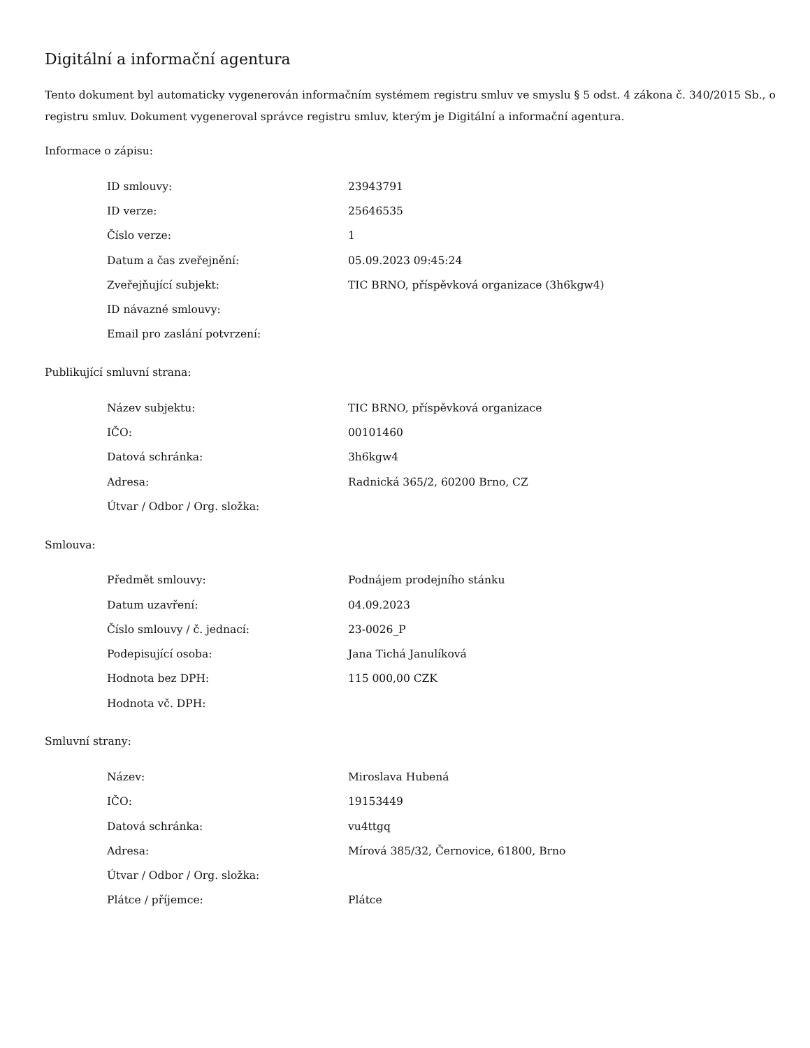Digitální a informační agentura
Tento dokument byl automaticky vygenerován informačním systémem registru smluv ve smyslu § 5 odst. 4 zákona č. 340/2015 Sb., o registru smluv. Dokument vygeneroval správce registru smluv, kterým je Digitální a informační agentura.
Informace o zápisu:
| ID smlouvy: | 23943791 |
| ID verze: | 25646535 |
| Číslo verze: | 1 |
| Datum a čas zveřejnění: | 05.09.2023 09:45:24 |
| Zveřejňující subjekt: | TIC BRNO, příspěvková organizace (3h6kgw4) |
| ID návazné smlouvy: | |
| Email pro zaslání potvrzení: | |
Publikující smluvní strana:
| Název subjektu: | TIC BRNO, příspěvková organizace |
| IČO: | 00101460 |
| Datová schránka: | 3h6kgw4 |
| Adresa: | Radnická 365/2, 60200 Brno, CZ |
| Útvar / Odbor / Org. složka: | |
Smlouva:
| Předmět smlouvy: | Podnájem prodejního stánku |
| Datum uzavření: | 04.09.2023 |
| Číslo smlouvy / č. jednací: | 23-0026_P |
| Podepisující osoba: | Jana Tichá Janulíková |
| Hodnota bez DPH: | 115 000,00 CZK |
| Hodnota vč. DPH: | |
Smluvní strany:
| Název: | Miroslava Hubená |
| IČO: | 19153449 |
| Datová schránka: | vu4ttgq |
| Adresa: | Mírová 385/32, Černovice, 61800, Brno |
| Útvar / Odbor / Org. složka: | |
| Plátce / příjemce: | Plátce |